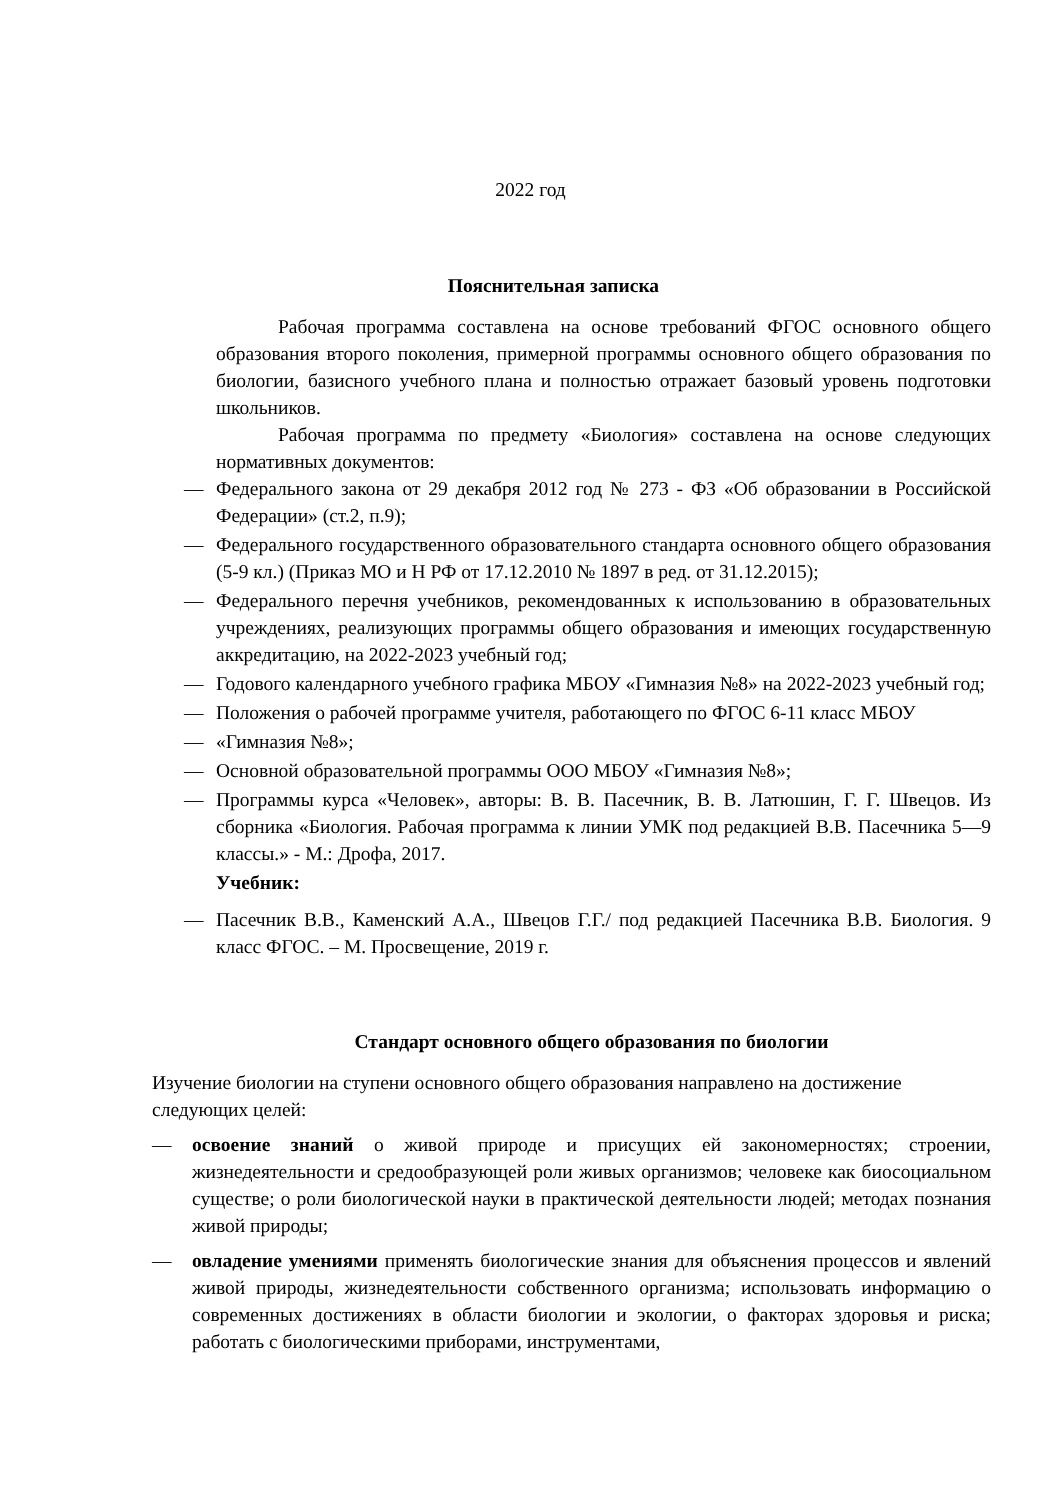2022 год
Пояснительная записка
Рабочая программа составлена на основе требований ФГОС основного общего образования второго поколения, примерной программы основного общего образования по биологии, базисного учебного плана и полностью отражает базовый уровень подготовки школьников.
Рабочая программа по предмету «Биология» составлена на основе следующих нормативных документов:
— Федерального закона от 29 декабря 2012 год № 273 - ФЗ «Об образовании в Российской Федерации» (ст.2, п.9);
— Федерального государственного образовательного стандарта основного общего образования (5-9 кл.) (Приказ МО и Н РФ от 17.12.2010 № 1897 в ред. от 31.12.2015);
— Федерального перечня учебников, рекомендованных к использованию в образовательных учреждениях, реализующих программы общего образования и имеющих государственную аккредитацию, на 2022-2023 учебный год;
— Годового календарного учебного графика МБОУ «Гимназия №8» на 2022-2023 учебный год;
— Положения о рабочей программе учителя, работающего по ФГОС 6-11 класс МБОУ
— «Гимназия №8»;
— Основной образовательной программы ООО МБОУ «Гимназия №8»;
— Программы курса «Человек», авторы: В. В. Пасечник, В. В. Латюшин, Г. Г. Швецов. Из сборника «Биология. Рабочая программа к линии УМК под редакцией В.В. Пасечника 5—9 классы.» - М.: Дрофа, 2017.
Учебник:
— Пасечник В.В., Каменский А.А., Швецов Г.Г./ под редакцией Пасечника В.В. Биология. 9 класс ФГОС. – М. Просвещение, 2019 г.
Стандарт основного общего образования по биологии
Изучение биологии на ступени основного общего образования направлено на достижение следующих целей:
— освоение знаний о живой природе и присущих ей закономерностях; строении, жизнедеятельности и средообразующей роли живых организмов; человеке как биосоциальном существе; о роли биологической науки в практической деятельности людей; методах познания живой природы;
— овладение умениями применять биологические знания для объяснения процессов и явлений живой природы, жизнедеятельности собственного организма; использовать информацию о современных достижениях в области биологии и экологии, о факторах здоровья и риска; работать с биологическими приборами, инструментами,